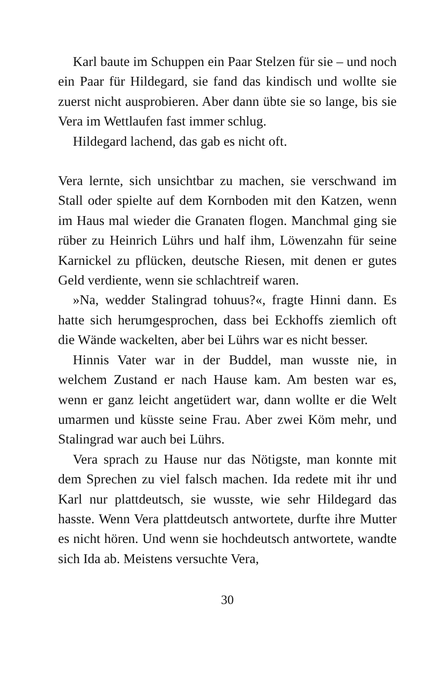Karl baute im Schuppen ein Paar Stelzen für sie – und noch ein Paar für Hildegard, sie fand das kindisch und wollte sie zuerst nicht ausprobieren. Aber dann übte sie so lange, bis sie Vera im Wettlaufen fast immer schlug.
Hildegard lachend, das gab es nicht oft.
Vera lernte, sich unsichtbar zu machen, sie verschwand im Stall oder spielte auf dem Kornboden mit den Katzen, wenn im Haus mal wieder die Granaten flogen. Manchmal ging sie rüber zu Heinrich Lührs und half ihm, Löwenzahn für seine Karnickel zu pflücken, deutsche Riesen, mit denen er gutes Geld verdiente, wenn sie schlachtreif waren.
»Na, wedder Stalingrad tohuus?«, fragte Hinni dann. Es hatte sich herumgesprochen, dass bei Eckhoffs ziemlich oft die Wände wackelten, aber bei Lührs war es nicht besser.
Hinnis Vater war in der Buddel, man wusste nie, in welchem Zustand er nach Hause kam. Am besten war es, wenn er ganz leicht angetüdert war, dann wollte er die Welt umarmen und küsste seine Frau. Aber zwei Köm mehr, und Stalingrad war auch bei Lührs.
Vera sprach zu Hause nur das Nötigste, man konnte mit dem Sprechen zu viel falsch machen. Ida redete mit ihr und Karl nur plattdeutsch, sie wusste, wie sehr Hildegard das hasste. Wenn Vera plattdeutsch antwortete, durfte ihre Mutter es nicht hören. Und wenn sie hochdeutsch antwortete, wandte sich Ida ab. Meistens versuchte Vera,
30